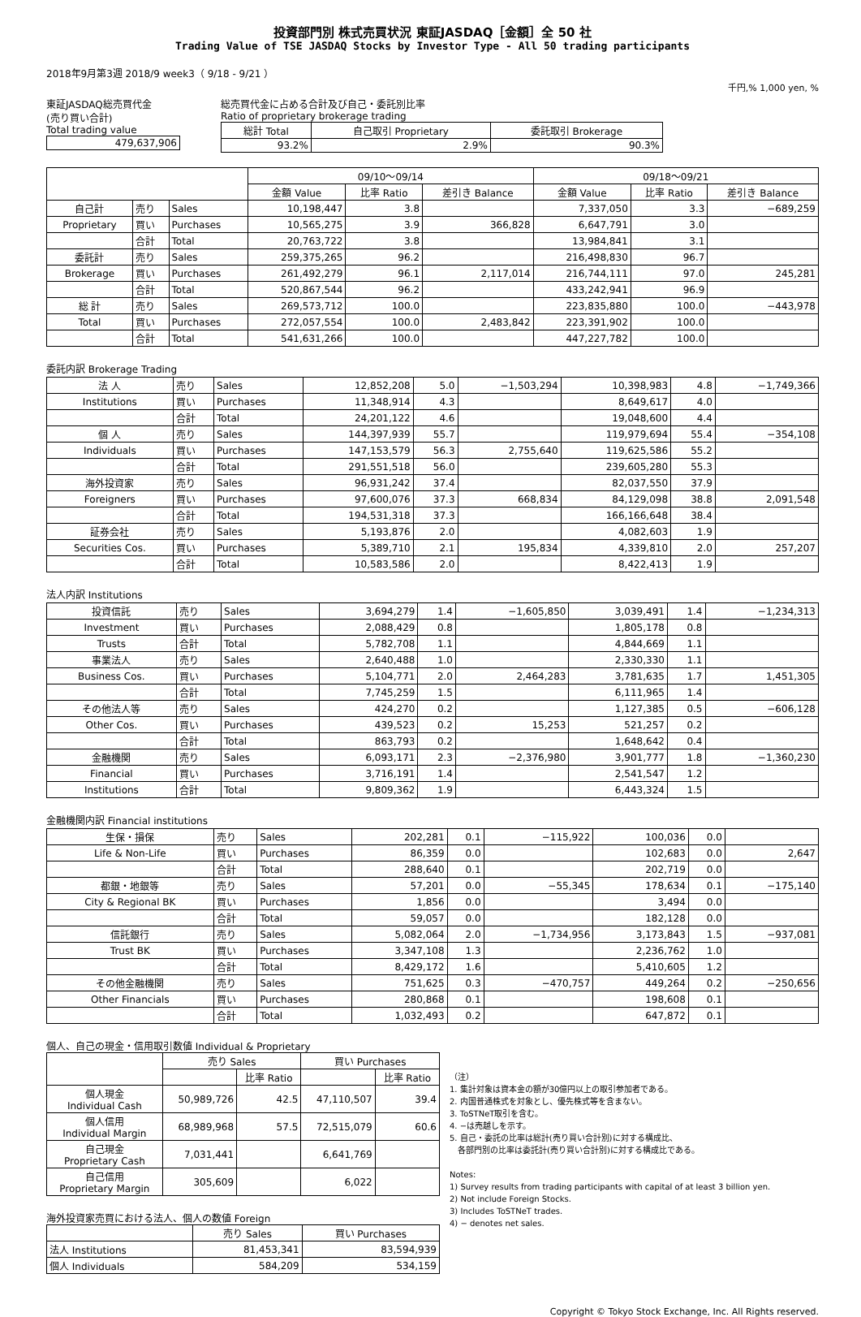投資部門別 株式売買状況 東証JASDAQ［金額］全 50 社
Trading Value of TSE JASDAQ Stocks by Investor Type - All 50 trading participants
2018年9月第3週 2018/9 week3（ 9/18 - 9/21 ）
千円,% 1,000 yen, %
東証JASDAQ総売買代金
(売り買い合計)
Total trading value
| 479,637,906 |
総売買代金に占める合計及び自己・委託別比率
Ratio of proprietary brokerage trading
| 総計 Total | 自己取引 Proprietary | 委託取引 Brokerage |
| 93.2% | 2.9% | 90.3% |
| | | | 09/10～09/14 | | | 09/18～09/21 | | |
| | | | 金額 Value | 比率 Ratio | 差引き Balance | 金額 Value | 比率 Ratio | 差引き Balance |
| 自己計 | 売り | Sales | 10,198,447 | 3.8 | | 7,337,050 | 3.3 | −689,259 |
| Proprietary | 買い | Purchases | 10,565,275 | 3.9 | 366,828 | 6,647,791 | 3.0 | |
| | 合計 | Total | 20,763,722 | 3.8 | | 13,984,841 | 3.1 | |
| 委託計 | 売り | Sales | 259,375,265 | 96.2 | | 216,498,830 | 96.7 | |
| Brokerage | 買い | Purchases | 261,492,279 | 96.1 | 2,117,014 | 216,744,111 | 97.0 | 245,281 |
| | 合計 | Total | 520,867,544 | 96.2 | | 433,242,941 | 96.9 | |
| 総 計 | 売り | Sales | 269,573,712 | 100.0 | | 223,835,880 | 100.0 | −443,978 |
| Total | 買い | Purchases | 272,057,554 | 100.0 | 2,483,842 | 223,391,902 | 100.0 | |
| | 合計 | Total | 541,631,266 | 100.0 | | 447,227,782 | 100.0 | |
委託内訳 Brokerage Trading
| 法 人 | 売り | Sales | 12,852,208 | 5.0 | −1,503,294 | 10,398,983 | 4.8 | −1,749,366 |
| Institutions | 買い | Purchases | 11,348,914 | 4.3 | | 8,649,617 | 4.0 | |
| | 合計 | Total | 24,201,122 | 4.6 | | 19,048,600 | 4.4 | |
| 個 人 | 売り | Sales | 144,397,939 | 55.7 | | 119,979,694 | 55.4 | −354,108 |
| Individuals | 買い | Purchases | 147,153,579 | 56.3 | 2,755,640 | 119,625,586 | 55.2 | |
| | 合計 | Total | 291,551,518 | 56.0 | | 239,605,280 | 55.3 | |
| 海外投資家 | 売り | Sales | 96,931,242 | 37.4 | | 82,037,550 | 37.9 | |
| Foreigners | 買い | Purchases | 97,600,076 | 37.3 | 668,834 | 84,129,098 | 38.8 | 2,091,548 |
| | 合計 | Total | 194,531,318 | 37.3 | | 166,166,648 | 38.4 | |
| 証券会社 | 売り | Sales | 5,193,876 | 2.0 | | 4,082,603 | 1.9 | |
| Securities Cos. | 買い | Purchases | 5,389,710 | 2.1 | 195,834 | 4,339,810 | 2.0 | 257,207 |
| | 合計 | Total | 10,583,586 | 2.0 | | 8,422,413 | 1.9 | |
法人内訳 Institutions
| 投資信託 | 売り | Sales | 3,694,279 | 1.4 | −1,605,850 | 3,039,491 | 1.4 | −1,234,313 |
| Investment | 買い | Purchases | 2,088,429 | 0.8 | | 1,805,178 | 0.8 | |
| Trusts | 合計 | Total | 5,782,708 | 1.1 | | 4,844,669 | 1.1 | |
| 事業法人 | 売り | Sales | 2,640,488 | 1.0 | | 2,330,330 | 1.1 | |
| Business Cos. | 買い | Purchases | 5,104,771 | 2.0 | 2,464,283 | 3,781,635 | 1.7 | 1,451,305 |
| | 合計 | Total | 7,745,259 | 1.5 | | 6,111,965 | 1.4 | |
| その他法人等 | 売り | Sales | 424,270 | 0.2 | | 1,127,385 | 0.5 | −606,128 |
| Other Cos. | 買い | Purchases | 439,523 | 0.2 | 15,253 | 521,257 | 0.2 | |
| | 合計 | Total | 863,793 | 0.2 | | 1,648,642 | 0.4 | |
| 金融機関 | 売り | Sales | 6,093,171 | 2.3 | −2,376,980 | 3,901,777 | 1.8 | −1,360,230 |
| Financial | 買い | Purchases | 3,716,191 | 1.4 | | 2,541,547 | 1.2 | |
| Institutions | 合計 | Total | 9,809,362 | 1.9 | | 6,443,324 | 1.5 | |
金融機関内訳 Financial institutions
| 生保・損保 | 売り | Sales | 202,281 | 0.1 | −115,922 | 100,036 | 0.0 | |
| Life & Non-Life | 買い | Purchases | 86,359 | 0.0 | | 102,683 | 0.0 | 2,647 |
| | 合計 | Total | 288,640 | 0.1 | | 202,719 | 0.0 | |
| 都銀・地銀等 | 売り | Sales | 57,201 | 0.0 | −55,345 | 178,634 | 0.1 | −175,140 |
| City & Regional BK | 買い | Purchases | 1,856 | 0.0 | | 3,494 | 0.0 | |
| | 合計 | Total | 59,057 | 0.0 | | 182,128 | 0.0 | |
| 信託銀行 | 売り | Sales | 5,082,064 | 2.0 | −1,734,956 | 3,173,843 | 1.5 | −937,081 |
| Trust BK | 買い | Purchases | 3,347,108 | 1.3 | | 2,236,762 | 1.0 | |
| | 合計 | Total | 8,429,172 | 1.6 | | 5,410,605 | 1.2 | |
| その他金融機関 | 売り | Sales | 751,625 | 0.3 | −470,757 | 449,264 | 0.2 | −250,656 |
| Other Financials | 買い | Purchases | 280,868 | 0.1 | | 198,608 | 0.1 | |
| | 合計 | Total | 1,032,493 | 0.2 | | 647,872 | 0.1 | |
個人、自己の現金・信用取引数値 Individual & Proprietary
| | 売り Sales | | 買い Purchases | |
| | | 比率 Ratio | | 比率 Ratio |
| 個人現金 Individual Cash | 50,989,726 | 42.5 | 47,110,507 | 39.4 |
| 個人信用 Individual Margin | 68,989,968 | 57.5 | 72,515,079 | 60.6 |
| 自己現金 Proprietary Cash | 7,031,441 | | 6,641,769 | |
| 自己信用 Proprietary Margin | 305,609 | | 6,022 | |
海外投資家売買における法人、個人の数値 Foreign
| | 売り Sales | 買い Purchases |
| 法人 Institutions | 81,453,341 | 83,594,939 |
| 個人 Individuals | 584,209 | 534,159 |
（注）
1. 集計対象は資本金の額が30億円以上の取引参加者である。
2. 内国普通株式を対象とし、優先株式等を含まない。
3. ToSTNeT取引を含む。
4. −は売越しを示す。
5. 自己・委託の比率は総計(売り買い合計別)に対する構成比、
　各部門別の比率は委託計(売り買い合計別)に対する構成比である。
Notes:
1) Survey results from trading participants with capital of at least 3 billion yen.
2) Not include Foreign Stocks.
3) Includes ToSTNeT trades.
4) − denotes net sales.
Copyright © Tokyo Stock Exchange, Inc. All Rights reserved.